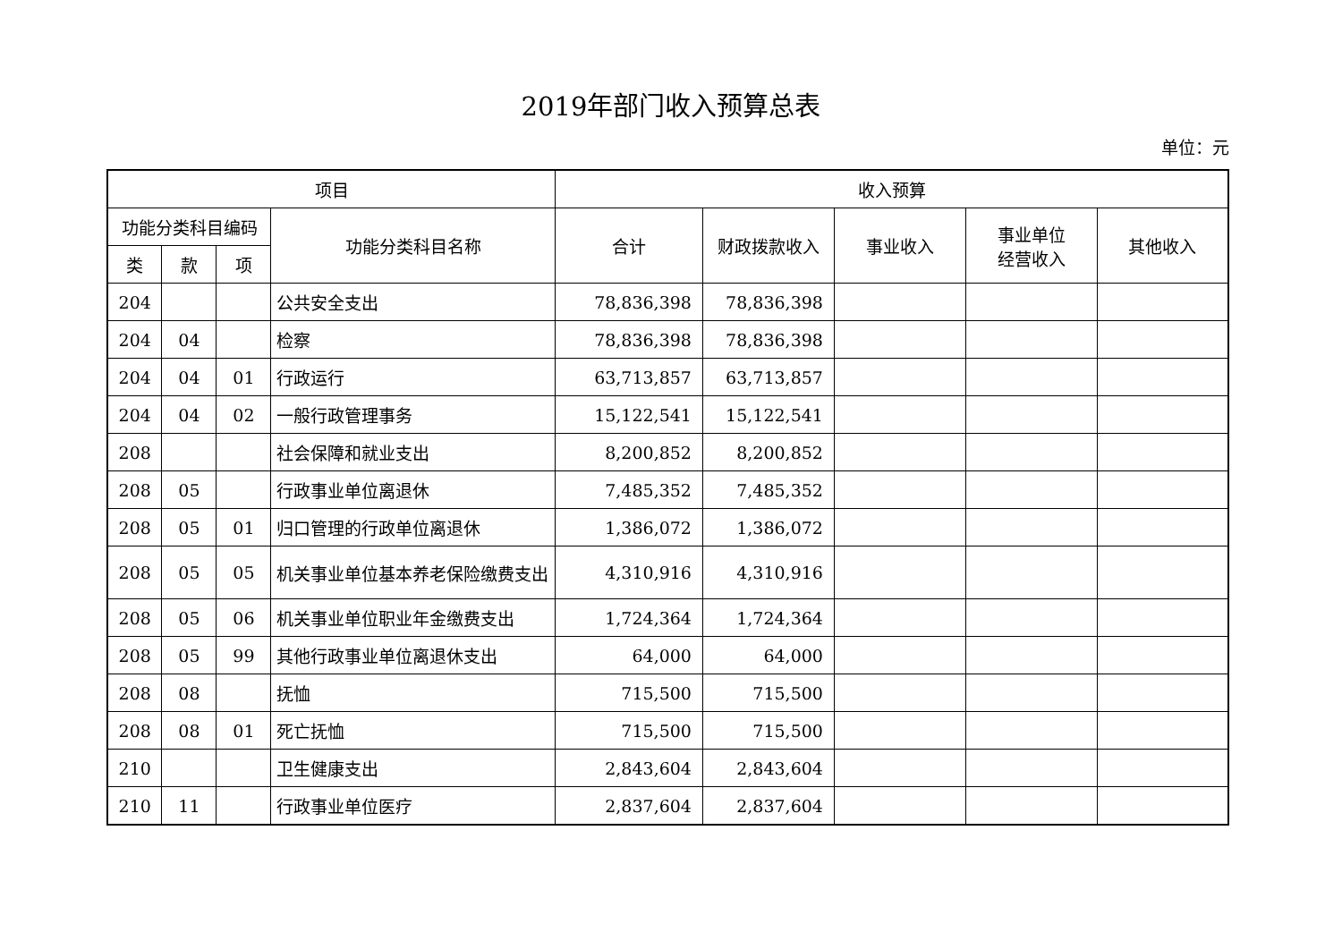2019年部门收入预算总表
单位：元
| 项目 | | | | 收入预算 | | | | |
| --- | --- | --- | --- | --- | --- | --- | --- | --- |
| 功能分类科目编码 | | | 功能分类科目名称 | 合计 | 财政拨款收入 | 事业收入 | 事业单位 经营收入 | 其他收入 |
| 类 | 款 | 项 | | | | | | |
| 204 | | | 公共安全支出 | 78,836,398 | 78,836,398 | | | |
| 204 | 04 | | 检察 | 78,836,398 | 78,836,398 | | | |
| 204 | 04 | 01 | 行政运行 | 63,713,857 | 63,713,857 | | | |
| 204 | 04 | 02 | 一般行政管理事务 | 15,122,541 | 15,122,541 | | | |
| 208 | | | 社会保障和就业支出 | 8,200,852 | 8,200,852 | | | |
| 208 | 05 | | 行政事业单位离退休 | 7,485,352 | 7,485,352 | | | |
| 208 | 05 | 01 | 归口管理的行政单位离退休 | 1,386,072 | 1,386,072 | | | |
| 208 | 05 | 05 | 机关事业单位基本养老保险缴费支出 | 4,310,916 | 4,310,916 | | | |
| 208 | 05 | 06 | 机关事业单位职业年金缴费支出 | 1,724,364 | 1,724,364 | | | |
| 208 | 05 | 99 | 其他行政事业单位离退休支出 | 64,000 | 64,000 | | | |
| 208 | 08 | | 抚恤 | 715,500 | 715,500 | | | |
| 208 | 08 | 01 | 死亡抚恤 | 715,500 | 715,500 | | | |
| 210 | | | 卫生健康支出 | 2,843,604 | 2,843,604 | | | |
| 210 | 11 | | 行政事业单位医疗 | 2,837,604 | 2,837,604 | | | |